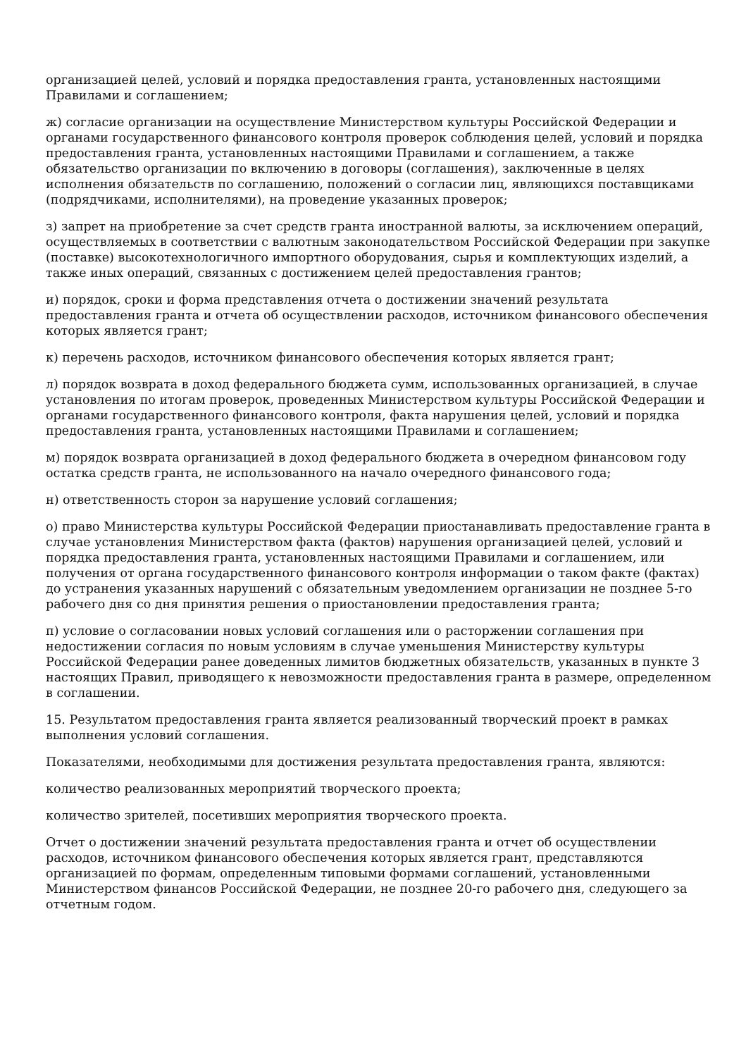организацией целей, условий и порядка предоставления гранта, установленных настоящими Правилами и соглашением;
ж) согласие организации на осуществление Министерством культуры Российской Федерации и органами государственного финансового контроля проверок соблюдения целей, условий и порядка предоставления гранта, установленных настоящими Правилами и соглашением, а также обязательство организации по включению в договоры (соглашения), заключенные в целях исполнения обязательств по соглашению, положений о согласии лиц, являющихся поставщиками (подрядчиками, исполнителями), на проведение указанных проверок;
з) запрет на приобретение за счет средств гранта иностранной валюты, за исключением операций, осуществляемых в соответствии с валютным законодательством Российской Федерации при закупке (поставке) высокотехнологичного импортного оборудования, сырья и комплектующих изделий, а также иных операций, связанных с достижением целей предоставления грантов;
и) порядок, сроки и форма представления отчета о достижении значений результата предоставления гранта и отчета об осуществлении расходов, источником финансового обеспечения которых является грант;
к) перечень расходов, источником финансового обеспечения которых является грант;
л) порядок возврата в доход федерального бюджета сумм, использованных организацией, в случае установления по итогам проверок, проведенных Министерством культуры Российской Федерации и органами государственного финансового контроля, факта нарушения целей, условий и порядка предоставления гранта, установленных настоящими Правилами и соглашением;
м) порядок возврата организацией в доход федерального бюджета в очередном финансовом году остатка средств гранта, не использованного на начало очередного финансового года;
н) ответственность сторон за нарушение условий соглашения;
о) право Министерства культуры Российской Федерации приостанавливать предоставление гранта в случае установления Министерством факта (фактов) нарушения организацией целей, условий и порядка предоставления гранта, установленных настоящими Правилами и соглашением, или получения от органа государственного финансового контроля информации о таком факте (фактах) до устранения указанных нарушений с обязательным уведомлением организации не позднее 5-го рабочего дня со дня принятия решения о приостановлении предоставления гранта;
п) условие о согласовании новых условий соглашения или о расторжении соглашения при недостижении согласия по новым условиям в случае уменьшения Министерству культуры Российской Федерации ранее доведенных лимитов бюджетных обязательств, указанных в пункте 3 настоящих Правил, приводящего к невозможности предоставления гранта в размере, определенном в соглашении.
15. Результатом предоставления гранта является реализованный творческий проект в рамках выполнения условий соглашения.
Показателями, необходимыми для достижения результата предоставления гранта, являются:
количество реализованных мероприятий творческого проекта;
количество зрителей, посетивших мероприятия творческого проекта.
Отчет о достижении значений результата предоставления гранта и отчет об осуществлении расходов, источником финансового обеспечения которых является грант, представляются организацией по формам, определенным типовыми формами соглашений, установленными Министерством финансов Российской Федерации, не позднее 20-го рабочего дня, следующего за отчетным годом.